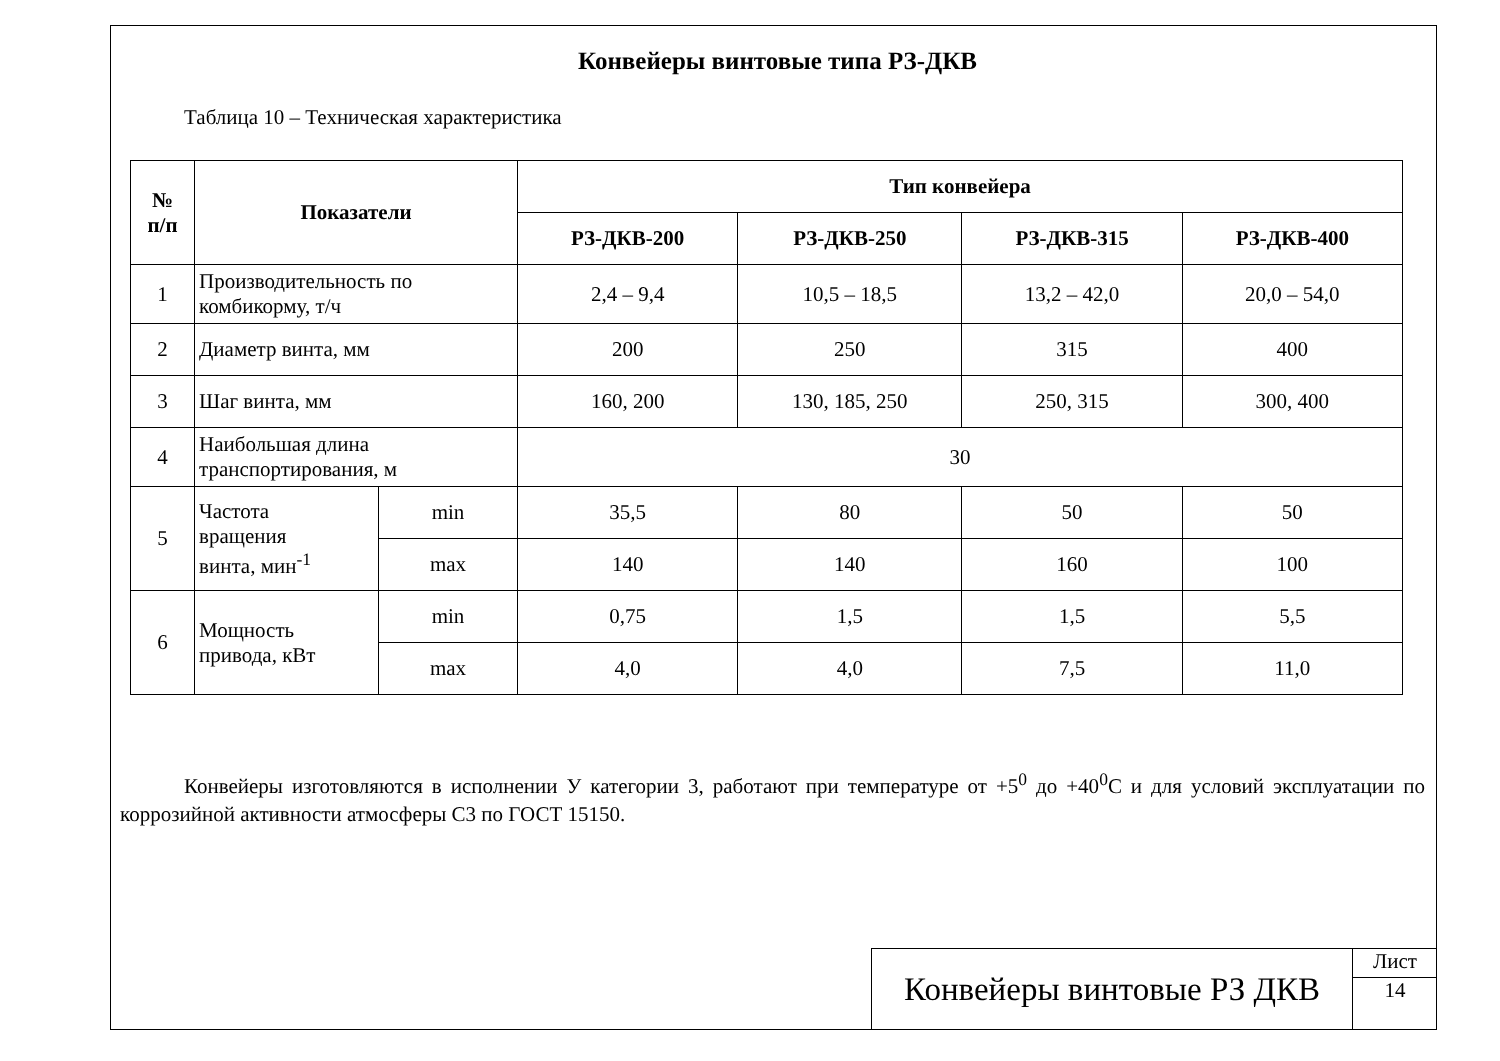Конвейеры винтовые типа РЗ-ДКВ
Таблица 10 – Техническая характеристика
| № п/п | Показатели | | Тип конвейера | | | |
| --- | --- | --- | --- | --- | --- | --- |
| | | | РЗ-ДКВ-200 | РЗ-ДКВ-250 | РЗ-ДКВ-315 | РЗ-ДКВ-400 |
| 1 | Производительность по комбикорму, т/ч | | 2,4 – 9,4 | 10,5 – 18,5 | 13,2 – 42,0 | 20,0 – 54,0 |
| 2 | Диаметр винта, мм | | 200 | 250 | 315 | 400 |
| 3 | Шаг винта, мм | | 160, 200 | 130, 185, 250 | 250, 315 | 300, 400 |
| 4 | Наибольшая длина транспортирования, м | | 30 | | | |
| 5 | Частота вращения винта, мин<sup>-1</sup> | min | 35,5 | 80 | 50 | 50 |
| | | max | 140 | 140 | 160 | 100 |
| 6 | Мощность привода, кВт | min | 0,75 | 1,5 | 1,5 | 5,5 |
| | | max | 4,0 | 4,0 | 7,5 | 11,0 |
Конвейеры изготовляются в исполнении У категории 3, работают при температуре от +5<sup>0</sup> до +40<sup>0</sup>С и для условий эксплуатации по коррозийной активности атмосферы С3 по ГОСТ 15150.
Конвейеры винтовые РЗ ДКВ
Лист
14